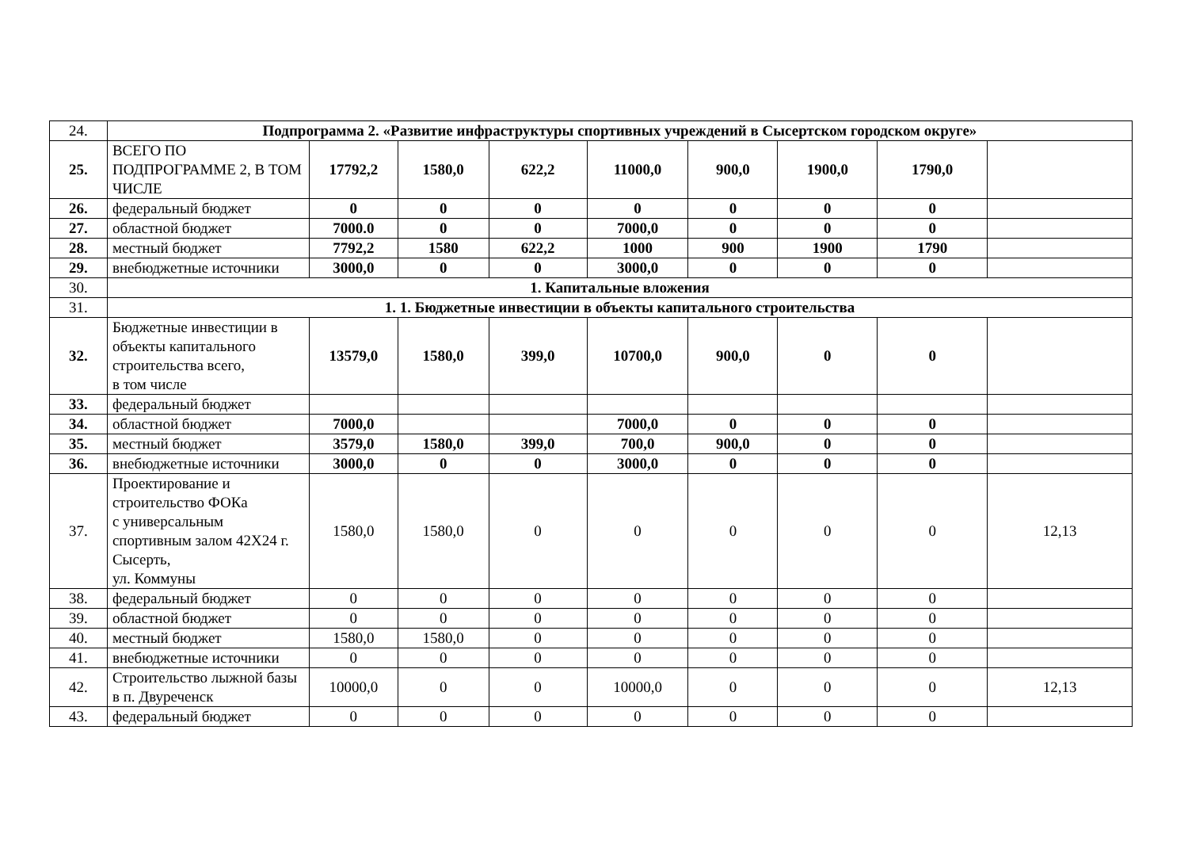| 24. | Подпрограмма 2. «Развитие инфраструктуры спортивных учреждений в Сысертском городском округе» | | | | | | | | |
| 25. | ВСЕГО ПО ПОДПРОГРАММЕ 2, В ТОМ ЧИСЛЕ | 17792,2 | 1580,0 | 622,2 | 11000,0 | 900,0 | 1900,0 | 1790,0 | |
| 26. | федеральный бюджет | 0 | 0 | 0 | 0 | 0 | 0 | 0 | |
| 27. | областной бюджет | 7000.0 | 0 | 0 | 7000,0 | 0 | 0 | 0 | |
| 28. | местный бюджет | 7792,2 | 1580 | 622,2 | 1000 | 900 | 1900 | 1790 | |
| 29. | внебюджетные источники | 3000,0 | 0 | 0 | 3000,0 | 0 | 0 | 0 | |
| 30. | 1. Капитальные вложения | | | | | | | | |
| 31. | 1. 1. Бюджетные инвестиции в объекты капитального строительства | | | | | | | | |
| 32. | Бюджетные инвестиции в объекты капитального строительства всего, в том числе | 13579,0 | 1580,0 | 399,0 | 10700,0 | 900,0 | 0 | 0 | |
| 33. | федеральный бюджет | | | | | | | | |
| 34. | областной бюджет | 7000,0 | | | 7000,0 | 0 | 0 | 0 | |
| 35. | местный бюджет | 3579,0 | 1580,0 | 399,0 | 700,0 | 900,0 | 0 | 0 | |
| 36. | внебюджетные источники | 3000,0 | 0 | 0 | 3000,0 | 0 | 0 | 0 | |
| 37. | Проектирование и строительство ФОКа с универсальным спортивным залом 42Х24 г. Сысерть, ул. Коммуны | 1580,0 | 1580,0 | 0 | 0 | 0 | 0 | 0 | 12,13 |
| 38. | федеральный бюджет | 0 | 0 | 0 | 0 | 0 | 0 | 0 | |
| 39. | областной бюджет | 0 | 0 | 0 | 0 | 0 | 0 | 0 | |
| 40. | местный бюджет | 1580,0 | 1580,0 | 0 | 0 | 0 | 0 | 0 | |
| 41. | внебюджетные источники | 0 | 0 | 0 | 0 | 0 | 0 | 0 | |
| 42. | Строительство лыжной базы в п. Двуреченск | 10000,0 | 0 | 0 | 10000,0 | 0 | 0 | 0 | 12,13 |
| 43. | федеральный бюджет | 0 | 0 | 0 | 0 | 0 | 0 | 0 | |